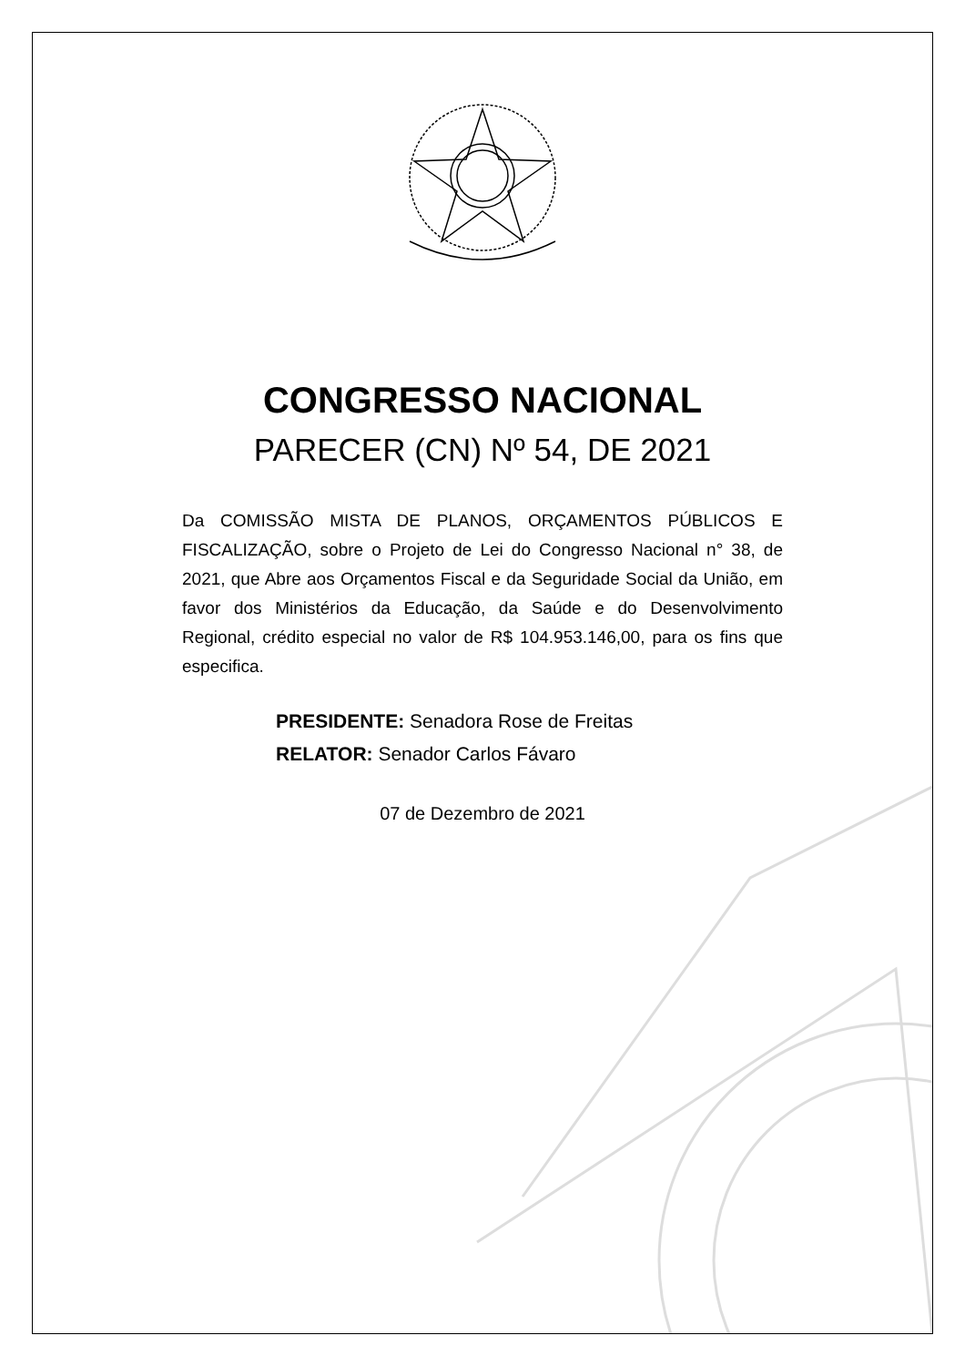CONGRESSO NACIONAL
PARECER (CN) Nº 54, DE 2021
Da COMISSÃO MISTA DE PLANOS, ORÇAMENTOS PÚBLICOS E FISCALIZAÇÃO, sobre o Projeto de Lei do Congresso Nacional n° 38, de 2021, que Abre aos Orçamentos Fiscal e da Seguridade Social da União, em favor dos Ministérios da Educação, da Saúde e do Desenvolvimento Regional, crédito especial no valor de R$ 104.953.146,00, para os fins que especifica.
PRESIDENTE: Senadora Rose de Freitas
RELATOR: Senador Carlos Fávaro
07 de Dezembro de 2021